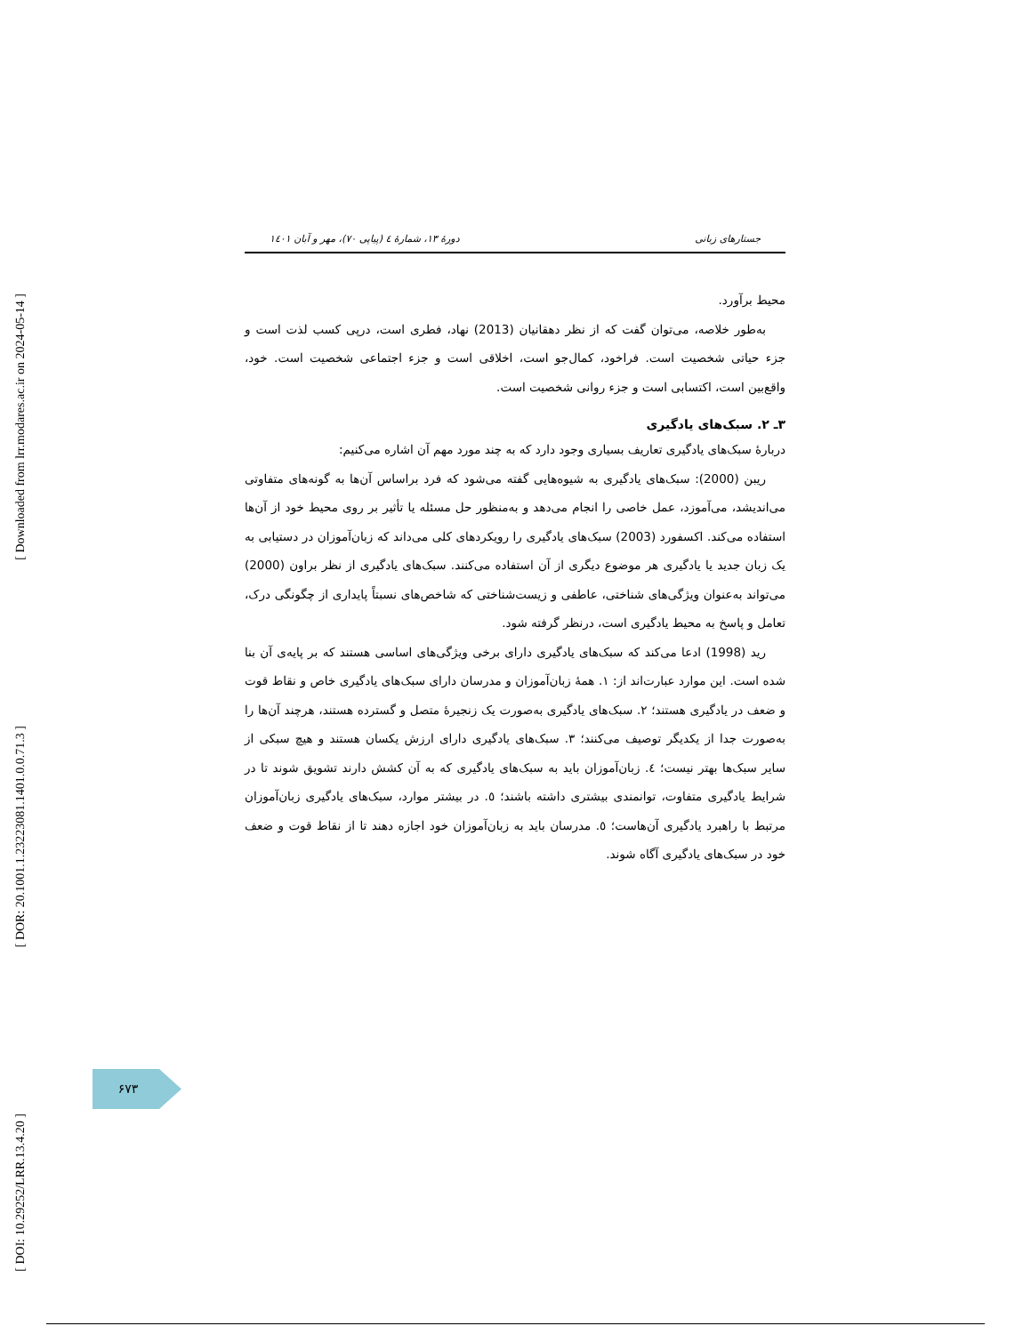[ Downloaded from lrr.modares.ac.ir on 2024-05-14 ]
[ DOR: 20.1001.1.23223081.1401.0.0.71.3 ]
[ DOI: 10.29252/LRR.13.4.20 ]
جستارهای زبانی دورهٔ ۱۳، شمارهٔ ٤ (پیاپی ۷۰)، مهر و آبان ۱٤۰۱
محیط برآورد.
به‌طور خلاصه، می‌توان گفت که از نظر دهقانیان (2013) نهاد، فطری است، درپی کسب لذت است و جزء حیاتی شخصیت است. فراخود، کمال‌جو است، اخلاقی است و جزء اجتماعی شخصیت است. خود، واقع‌بین است، اکتسابی است و جزء روانی شخصیت است.
۳ـ ۲. سبک‌های یادگیری
دربارهٔ سبک‌های یادگیری تعاریف بسیاری وجود دارد که به چند مورد مهم آن اشاره می‌کنیم:
ریبن (2000): سبک‌های یادگیری به شیوه‌هایی گفته می‌شود که فرد براساس آن‌ها به گونه‌های متفاوتی می‌اندیشد، می‌آموزد، عمل خاصی را انجام می‌دهد و به‌منظور حل مسئله یا تأثیر بر روی محیط خود از آن‌ها استفاده می‌کند. اکسفورد (2003) سبک‌های یادگیری را رویکردهای کلی می‌داند که زبان‌آموزان در دستیابی به یک زبان جدید یا یادگیری هر موضوع دیگری از آن استفاده می‌کنند. سبک‌های یادگیری از نظر براون (2000) می‌تواند به‌عنوان ویژگی‌های شناختی، عاطفی و زیست‌شناختی که شاخص‌های نسبتاً پایداری از چگونگی درک، تعامل و پاسخ به محیط یادگیری است، درنظر گرفته شود.
رید (1998) ادعا می‌کند که سبک‌های یادگیری دارای برخی ویژگی‌های اساسی هستند که بر پایه‌ی آن بنا شده است. این موارد عبارت‌اند از: ۱. همهٔ زبان‌آموزان و مدرسان دارای سبک‌های یادگیری خاص و نقاط قوت و ضعف در یادگیری هستند؛ ۲. سبک‌های یادگیری به‌صورت یک زنجیرهٔ متصل و گسترده هستند، هرچند آن‌ها را به‌صورت جدا از یکدیگر توصیف می‌کنند؛ ۳. سبک‌های یادگیری دارای ارزش یکسان هستند و هیچ سبکی از سایر سبک‌ها بهتر نیست؛ ٤. زبان‌آموزان باید به سبک‌های یادگیری که به آن کشش دارند تشویق شوند تا در شرایط یادگیری متفاوت، توانمندی بیشتری داشته باشند؛ ٥. در بیشتر موارد، سبک‌های یادگیری زبان‌آموزان مرتبط با راهبرد یادگیری آن‌هاست؛ ٥. مدرسان باید به زبان‌آموزان خود اجازه دهند تا از نقاط قوت و ضعف خود در سبک‌های یادگیری آگاه شوند.
۶۷۳